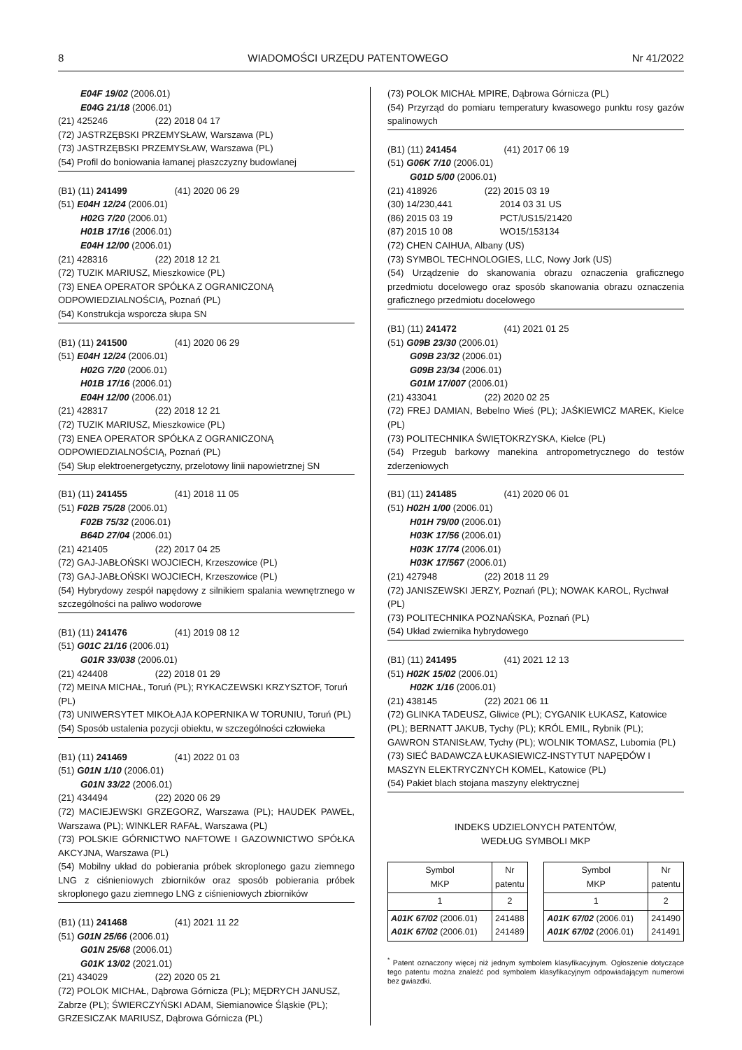8 WIADOMOŚCI URZĘDU PATENTOWEGO Nr 41/2022
E04F 19/02 (2006.01)
E04G 21/18 (2006.01)
(21) 425246 (22) 2018 04 17
(72) JASTRZĘBSKI PRZEMYSŁAW, Warszawa (PL)
(73) JASTRZĘBSKI PRZEMYSŁAW, Warszawa (PL)
(54) Profil do boniowania łamanej płaszczyzny budowlanej
(B1) (11) 241499 (41) 2020 06 29
(51) E04H 12/24 (2006.01)
H02G 7/20 (2006.01)
H01B 17/16 (2006.01)
E04H 12/00 (2006.01)
(21) 428316 (22) 2018 12 21
(72) TUZIK MARIUSZ, Mieszkowice (PL)
(73) ENEA OPERATOR SPÓŁKA Z OGRANICZONĄ ODPOWIEDZIALNOŚCIĄ, Poznań (PL)
(54) Konstrukcja wsporcza słupa SN
(B1) (11) 241500 (41) 2020 06 29
(51) E04H 12/24 (2006.01)
H02G 7/20 (2006.01)
H01B 17/16 (2006.01)
E04H 12/00 (2006.01)
(21) 428317 (22) 2018 12 21
(72) TUZIK MARIUSZ, Mieszkowice (PL)
(73) ENEA OPERATOR SPÓŁKA Z OGRANICZONĄ ODPOWIEDZIALNOŚCIĄ, Poznań (PL)
(54) Słup elektroenergetyczny, przelotowy linii napowietrznej SN
(B1) (11) 241455 (41) 2018 11 05
(51) F02B 75/28 (2006.01)
F02B 75/32 (2006.01)
B64D 27/04 (2006.01)
(21) 421405 (22) 2017 04 25
(72) GAJ-JABŁOŃSKI WOJCIECH, Krzeszowice (PL)
(73) GAJ-JABŁOŃSKI WOJCIECH, Krzeszowice (PL)
(54) Hybrydowy zespół napędowy z silnikiem spalania wewnętrznego w szczególności na paliwo wodorowe
(B1) (11) 241476 (41) 2019 08 12
(51) G01C 21/16 (2006.01)
G01R 33/038 (2006.01)
(21) 424408 (22) 2018 01 29
(72) MEINA MICHAŁ, Toruń (PL); RYKACZEWSKI KRZYSZTOF, Toruń (PL)
(73) UNIWERSYTET MIKOŁAJA KOPERNIKA W TORUNIU, Toruń (PL)
(54) Sposób ustalenia pozycji obiektu, w szczególności człowieka
(B1) (11) 241469 (41) 2022 01 03
(51) G01N 1/10 (2006.01)
G01N 33/22 (2006.01)
(21) 434494 (22) 2020 06 29
(72) MACIEJEWSKI GRZEGORZ, Warszawa (PL); HAUDEK PAWEŁ, Warszawa (PL); WINKLER RAFAŁ, Warszawa (PL)
(73) POLSKIE GÓRNICTWO NAFTOWE I GAZOWNICTWO SPÓŁKA AKCYJNA, Warszawa (PL)
(54) Mobilny układ do pobierania próbek skroplonego gazu ziemnego LNG z ciśnieniowych zbiorników oraz sposób pobierania próbek skroplonego gazu ziemnego LNG z ciśnieniowych zbiorników
(B1) (11) 241468 (41) 2021 11 22
(51) G01N 25/66 (2006.01)
G01N 25/68 (2006.01)
G01K 13/02 (2021.01)
(21) 434029 (22) 2020 05 21
(72) POLOK MICHAŁ, Dąbrowa Górnicza (PL); MĘDRYCH JANUSZ, Zabrze (PL); ŚWIERCZYŃSKI ADAM, Siemianowice Śląskie (PL); GRZESICZAK MARIUSZ, Dąbrowa Górnicza (PL)
(73) POLOK MICHAŁ MPIRE, Dąbrowa Górnicza (PL)
(54) Przyrząd do pomiaru temperatury kwasowego punktu rosy gazów spalinowych
(B1) (11) 241454 (41) 2017 06 19
(51) G06K 7/10 (2006.01)
G01D 5/00 (2006.01)
(21) 418926 (22) 2015 03 19
(30) 14/230,441 2014 03 31 US
(86) 2015 03 19 PCT/US15/21420
(87) 2015 10 08 WO15/153134
(72) CHEN CAIHUA, Albany (US)
(73) SYMBOL TECHNOLOGIES, LLC, Nowy Jork (US)
(54) Urządzenie do skanowania obrazu oznaczenia graficznego przedmiotu docelowego oraz sposób skanowania obrazu oznaczenia graficznego przedmiotu docelowego
(B1) (11) 241472 (41) 2021 01 25
(51) G09B 23/30 (2006.01)
G09B 23/32 (2006.01)
G09B 23/34 (2006.01)
G01M 17/007 (2006.01)
(21) 433041 (22) 2020 02 25
(72) FREJ DAMIAN, Bebelno Wieś (PL); JAŚKIEWICZ MAREK, Kielce (PL)
(73) POLITECHNIKA ŚWIĘTOKRZYSKA, Kielce (PL)
(54) Przegub barkowy manekina antropometrycznego do testów zderzeniowych
(B1) (11) 241485 (41) 2020 06 01
(51) H02H 1/00 (2006.01)
H01H 79/00 (2006.01)
H03K 17/56 (2006.01)
H03K 17/74 (2006.01)
H03K 17/567 (2006.01)
(21) 427948 (22) 2018 11 29
(72) JANISZEWSKI JERZY, Poznań (PL); NOWAK KAROL, Rychwał (PL)
(73) POLITECHNIKA POZNAŃSKA, Poznań (PL)
(54) Układ zwiernika hybrydowego
(B1) (11) 241495 (41) 2021 12 13
(51) H02K 15/02 (2006.01)
H02K 1/16 (2006.01)
(21) 438145 (22) 2021 06 11
(72) GLINKA TADEUSZ, Gliwice (PL); CYGANIK ŁUKASZ, Katowice (PL); BERNATT JAKUB, Tychy (PL); KRÓL EMIL, Rybnik (PL); GAWRON STANISŁAW, Tychy (PL); WOLNIK TOMASZ, Lubomia (PL)
(73) SIEĆ BADAWCZA ŁUKASIEWICZ-INSTYTUT NAPĘDÓW I MASZYN ELEKTRYCZNYCH KOMEL, Katowice (PL)
(54) Pakiet blach stojana maszyny elektrycznej
INDEKS UDZIELONYCH PATENTÓW,
WEDŁUG SYMBOLI MKP
| Symbol MKP | Nr patentu |
| 1 | 2 |
| A01K 67/02 (2006.01) A01K 67/02 (2006.01) | 241488 241489 |
| Symbol MKP | Nr patentu |
| 1 | 2 |
| A01K 67/02 (2006.01) A01K 67/02 (2006.01) | 241490 241491 |
<sup>*</sup> Patent oznaczony więcej niż jednym symbolem klasyfikacyjnym. Ogłoszenie dotyczące tego patentu można znaleźć pod symbolem klasyfikacyjnym odpowiadającym numerowi bez gwiazdki.